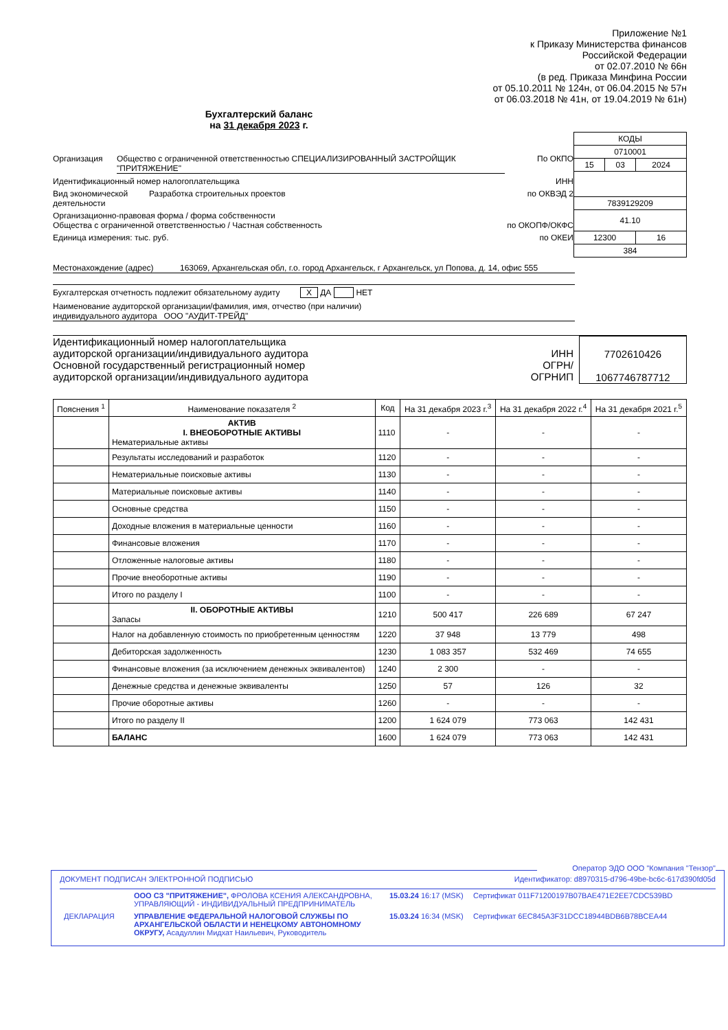Приложение №1
к Приказу Министерства финансов
Российской Федерации
от 02.07.2010 № 66н
(в ред. Приказа Минфина России
от 05.10.2011 № 124н, от 06.04.2015 № 57н
от 06.03.2018 № 41н, от 19.04.2019 № 61н)
Бухгалтерский баланс
на 31 декабря 2023 г.
Организация Общество с ограниченной ответственностью СПЕЦИАЛИЗИРОВАННЫЙ ЗАСТРОЙЩИК "ПРИТЯЖЕНИЕ" По ОКПО
Идентификационный номер налогоплательщика ИНН
Вид экономической деятельности Разработка строительных проектов по ОКВЭД 2
Организационно-правовая форма / форма собственности
Общества с ограниченной ответственностью / Частная собственность по ОКОПФ/ОКФС
Единица измерения: тыс. руб. по ОКЕИ
| КОДЫ | | |
| 0710001 | | |
| 15 | 03 | 2024 |
| 7839129209 | | |
| 41.10 | | |
| 12300 | | 16 |
| 384 | | |
Местонахождение (адрес) 163069, Архангельская обл, г.о. город Архангельск, г Архангельск, ул Попова, д. 14, офис 555
Бухгалтерская отчетность подлежит обязательному аудиту X ДА НЕТ
Наименование аудиторской организации/фамилия, имя, отчество (при наличии)
индивидуального аудитора ООО "АУДИТ-ТРЕЙД"
Идентификационный номер налогоплательщика
аудиторской организации/индивидуального аудитора
Основной государственный регистрационный номер
аудиторской организации/индивидуального аудитора
ИНН
ОГРН/
ОГРНИП
7702610426
1067746787712
| Пояснения <sup>1</sup> | Наименование показателя <sup>2</sup> | Код | На 31 декабря 2023 г.<sup>3</sup> | На 31 декабря 2022 г.<sup>4</sup> | На 31 декабря 2021 г.<sup>5</sup> |
| --- | --- | --- | --- | --- | --- |
| | АКТИВ I. ВНЕОБОРОТНЫЕ АКТИВЫ Нематериальные активы | 1110 | - | - | - |
| | Результаты исследований и разработок | 1120 | - | - | - |
| | Нематериальные поисковые активы | 1130 | - | - | - |
| | Материальные поисковые активы | 1140 | - | - | - |
| | Основные средства | 1150 | - | - | - |
| | Доходные вложения в материальные ценности | 1160 | - | - | - |
| | Финансовые вложения | 1170 | - | - | - |
| | Отложенные налоговые активы | 1180 | - | - | - |
| | Прочие внеоборотные активы | 1190 | - | - | - |
| | Итого по разделу I | 1100 | - | - | - |
| | II. ОБОРОТНЫЕ АКТИВЫ Запасы | 1210 | 500 417 | 226 689 | 67 247 |
| | Налог на добавленную стоимость по приобретенным ценностям | 1220 | 37 948 | 13 779 | 498 |
| | Дебиторская задолженность | 1230 | 1 083 357 | 532 469 | 74 655 |
| | Финансовые вложения (за исключением денежных эквивалентов) | 1240 | 2 300 | - | - |
| | Денежные средства и денежные эквиваленты | 1250 | 57 | 126 | 32 |
| | Прочие оборотные активы | 1260 | - | - | - |
| | Итого по разделу II | 1200 | 1 624 079 | 773 063 | 142 431 |
| | БАЛАНС | 1600 | 1 624 079 | 773 063 | 142 431 |
Оператор ЭДО ООО "Компания "Тензор"
ДОКУМЕНТ ПОДПИСАН ЭЛЕКТРОННОЙ ПОДПИСЬЮ Идентификатор: d8970315-d796-49be-bc6c-617d390fd05d
| | ООО СЗ "ПРИТЯЖЕНИЕ", ФРОЛОВА КСЕНИЯ АЛЕКСАНДРОВНА, УПРАВЛЯЮЩИЙ - ИНДИВИДУАЛЬНЫЙ ПРЕДПРИНИМАТЕЛЬ | 15.03.24 16:17 (MSK) | Сертификат 011F71200197B07BAE471E2EE7CDC539BD |
| ДЕКЛАРАЦИЯ | УПРАВЛЕНИЕ ФЕДЕРАЛЬНОЙ НАЛОГОВОЙ СЛУЖБЫ ПО АРХАНГЕЛЬСКОЙ ОБЛАСТИ И НЕНЕЦКОМУ АВТОНОМНОМУ ОКРУГУ, Асадуллин Мидхат Наильевич, Руководитель | 15.03.24 16:34 (MSK) | Сертификат 6EC845A3F31DCC18944BDB6B78BCEA44 |